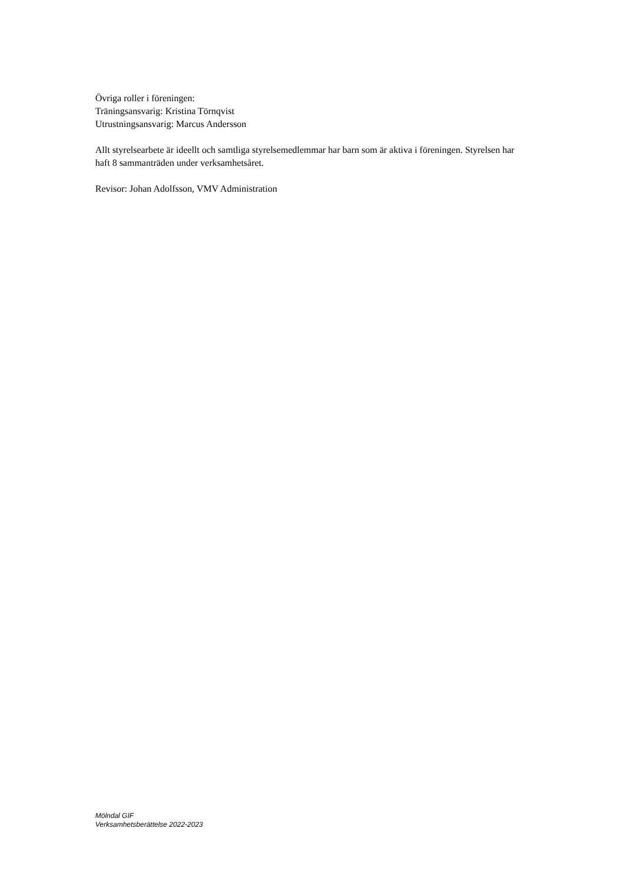Övriga roller i föreningen:
Träningsansvarig: Kristina Törnqvist
Utrustningsansvarig: Marcus Andersson
Allt styrelsearbete är ideellt och samtliga styrelsemedlemmar har barn som är aktiva i föreningen. Styrelsen har haft 8 sammanträden under verksamhetsåret.
Revisor: Johan Adolfsson, VMV Administration
Mölndal GIF
Verksamhetsberättelse 2022-2023